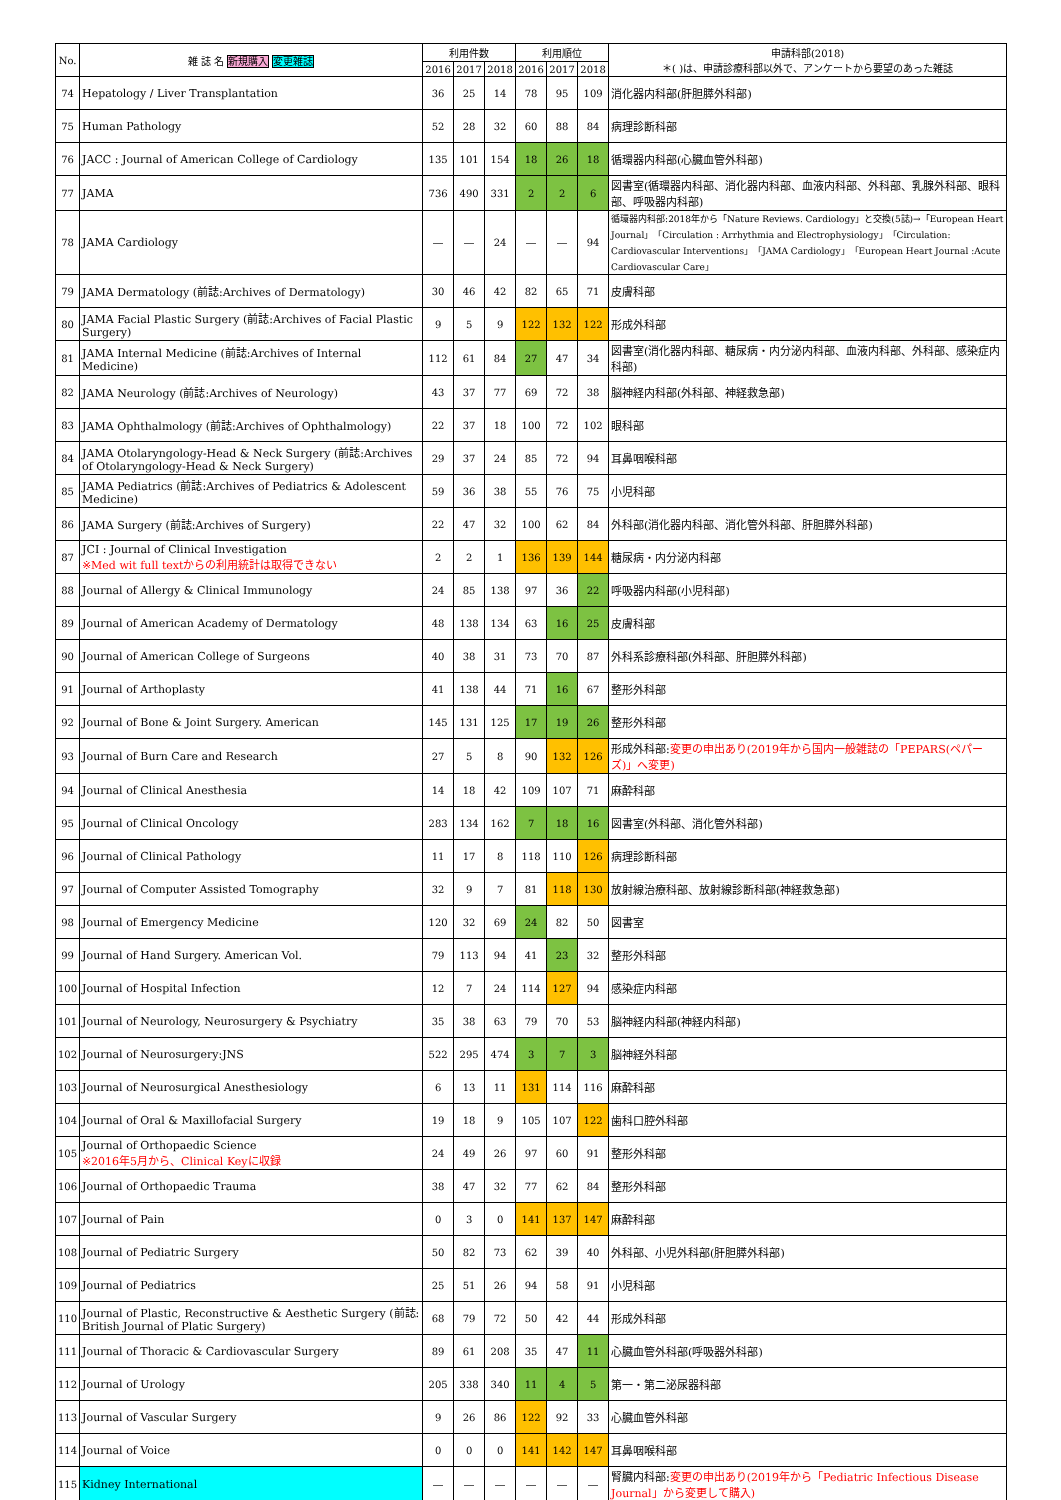| No. | 雑 誌 名 新規購入 変更雑誌 | 利用件数 | | | 利用順位 | | | 申請科部(2018) ＊( )は、申請診療科部以外で、アンケートから要望のあった雑誌 |
| --- | --- | --- | --- | --- | --- | --- | --- | --- |
| | | 2016 | 2017 | 2018 | 2016 | 2017 | 2018 | |
| 74 | Hepatology / Liver Transplantation | 36 | 25 | 14 | 78 | 95 | 109 | 消化器内科部(肝胆膵外科部) |
| 75 | Human Pathology | 52 | 28 | 32 | 60 | 88 | 84 | 病理診断科部 |
| 76 | JACC : Journal of American College of Cardiology | 135 | 101 | 154 | 18 | 26 | 18 | 循環器内科部(心臓血管外科部) |
| 77 | JAMA | 736 | 490 | 331 | 2 | 2 | 6 | 図書室(循環器内科部、消化器内科部、血液内科部、外科部、乳腺外科部、眼科部、呼吸器内科部) |
| 78 | JAMA Cardiology | ― | ― | 24 | ― | ― | 94 | 循環器内科部:2018年から「Nature Reviews. Cardiology」と交換(5誌)→「European Heart Journal」「Circulation : Arrhythmia and Electrophysiology」「Circulation: Cardiovascular Interventions」「JAMA Cardiology」「European Heart Journal :Acute Cardiovascular Care」 |
| 79 | JAMA Dermatology (前誌:Archives of Dermatology) | 30 | 46 | 42 | 82 | 65 | 71 | 皮膚科部 |
| 80 | JAMA Facial Plastic Surgery (前誌:Archives of Facial Plastic Surgery) | 9 | 5 | 9 | 122 | 132 | 122 | 形成外科部 |
| 81 | JAMA Internal Medicine (前誌:Archives of Internal Medicine) | 112 | 61 | 84 | 27 | 47 | 34 | 図書室(消化器内科部、糖尿病・内分泌内科部、血液内科部、外科部、感染症内科部) |
| 82 | JAMA Neurology (前誌:Archives of Neurology) | 43 | 37 | 77 | 69 | 72 | 38 | 脳神経内科部(外科部、神経救急部) |
| 83 | JAMA Ophthalmology (前誌:Archives of Ophthalmology) | 22 | 37 | 18 | 100 | 72 | 102 | 眼科部 |
| 84 | JAMA Otolaryngology-Head & Neck Surgery (前誌:Archives of Otolaryngology-Head & Neck Surgery) | 29 | 37 | 24 | 85 | 72 | 94 | 耳鼻咽喉科部 |
| 85 | JAMA Pediatrics (前誌:Archives of Pediatrics & Adolescent Medicine) | 59 | 36 | 38 | 55 | 76 | 75 | 小児科部 |
| 86 | JAMA Surgery (前誌:Archives of Surgery) | 22 | 47 | 32 | 100 | 62 | 84 | 外科部(消化器内科部、消化管外科部、肝胆膵外科部) |
| 87 | JCI : Journal of Clinical Investigation ※Med wit full textからの利用統計は取得できない | 2 | 2 | 1 | 136 | 139 | 144 | 糖尿病・内分泌内科部 |
| 88 | Journal of Allergy & Clinical Immunology | 24 | 85 | 138 | 97 | 36 | 22 | 呼吸器内科部(小児科部) |
| 89 | Journal of American Academy of Dermatology | 48 | 138 | 134 | 63 | 16 | 25 | 皮膚科部 |
| 90 | Journal of American College of Surgeons | 40 | 38 | 31 | 73 | 70 | 87 | 外科系診療科部(外科部、肝胆膵外科部) |
| 91 | Journal of Arthoplasty | 41 | 138 | 44 | 71 | 16 | 67 | 整形外科部 |
| 92 | Journal of Bone & Joint Surgery. American | 145 | 131 | 125 | 17 | 19 | 26 | 整形外科部 |
| 93 | Journal of Burn Care and Research | 27 | 5 | 8 | 90 | 132 | 126 | 形成外科部: 変更の申出あり(2019年から国内一般雑誌の「PEPARS(ペパーズ)」へ変更) |
| 94 | Journal of Clinical Anesthesia | 14 | 18 | 42 | 109 | 107 | 71 | 麻酔科部 |
| 95 | Journal of Clinical Oncology | 283 | 134 | 162 | 7 | 18 | 16 | 図書室(外科部、消化管外科部) |
| 96 | Journal of Clinical Pathology | 11 | 17 | 8 | 118 | 110 | 126 | 病理診断科部 |
| 97 | Journal of Computer Assisted Tomography | 32 | 9 | 7 | 81 | 118 | 130 | 放射線治療科部、放射線診断科部(神経救急部) |
| 98 | Journal of Emergency Medicine | 120 | 32 | 69 | 24 | 82 | 50 | 図書室 |
| 99 | Journal of Hand Surgery. American Vol. | 79 | 113 | 94 | 41 | 23 | 32 | 整形外科部 |
| 100 | Journal of Hospital Infection | 12 | 7 | 24 | 114 | 127 | 94 | 感染症内科部 |
| 101 | Journal of Neurology, Neurosurgery & Psychiatry | 35 | 38 | 63 | 79 | 70 | 53 | 脳神経内科部(神経内科部) |
| 102 | Journal of Neurosurgery:JNS | 522 | 295 | 474 | 3 | 7 | 3 | 脳神経外科部 |
| 103 | Journal of Neurosurgical Anesthesiology | 6 | 13 | 11 | 131 | 114 | 116 | 麻酔科部 |
| 104 | Journal of Oral & Maxillofacial Surgery | 19 | 18 | 9 | 105 | 107 | 122 | 歯科口腔外科部 |
| 105 | Journal of Orthopaedic Science ※2016年5月から、Clinical Keyに収録 | 24 | 49 | 26 | 97 | 60 | 91 | 整形外科部 |
| 106 | Journal of Orthopaedic Trauma | 38 | 47 | 32 | 77 | 62 | 84 | 整形外科部 |
| 107 | Journal of Pain | 0 | 3 | 0 | 141 | 137 | 147 | 麻酔科部 |
| 108 | Journal of Pediatric Surgery | 50 | 82 | 73 | 62 | 39 | 40 | 外科部、小児外科部(肝胆膵外科部) |
| 109 | Journal of Pediatrics | 25 | 51 | 26 | 94 | 58 | 91 | 小児科部 |
| 110 | Journal of Plastic, Reconstructive & Aesthetic Surgery (前誌: British Journal of Platic Surgery) | 68 | 79 | 72 | 50 | 42 | 44 | 形成外科部 |
| 111 | Journal of Thoracic & Cardiovascular Surgery | 89 | 61 | 208 | 35 | 47 | 11 | 心臓血管外科部(呼吸器外科部) |
| 112 | Journal of Urology | 205 | 338 | 340 | 11 | 4 | 5 | 第一・第二泌尿器科部 |
| 113 | Journal of Vascular Surgery | 9 | 26 | 86 | 122 | 92 | 33 | 心臓血管外科部 |
| 114 | Journal of Voice | 0 | 0 | 0 | 141 | 142 | 147 | 耳鼻咽喉科部 |
| 115 | Kidney International | ― | ― | ― | ― | ― | ― | 腎臓内科部: 変更の申出あり(2019年から「Pediatric Infectious Disease Journal」から変更して購入) |